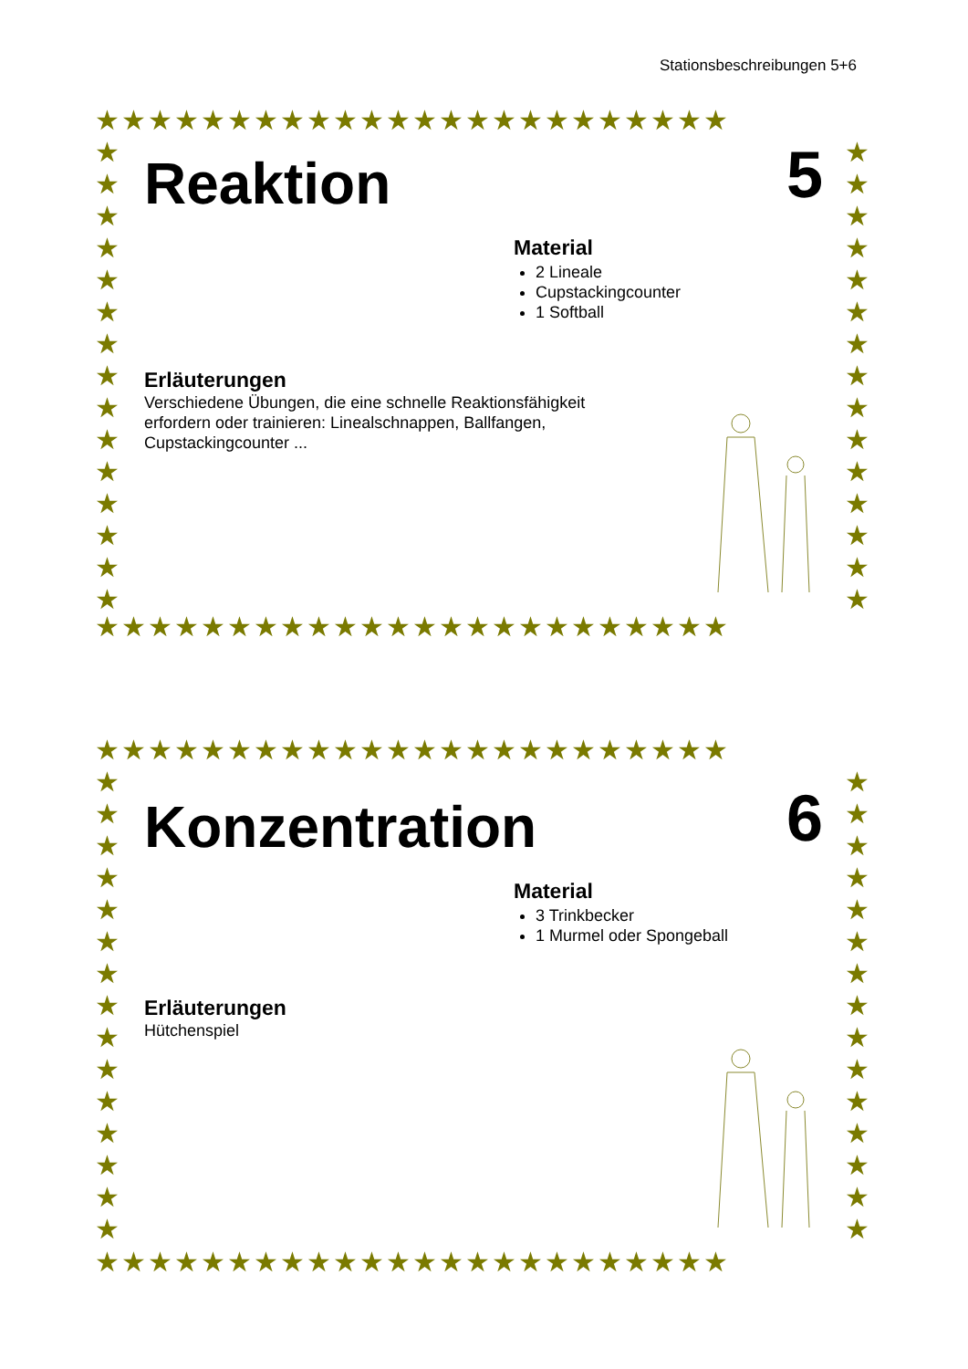Stationsbeschreibungen 5+6
★★★★★★★★★★★★★★★★★★★★★★★★
★★★★★★★★★★★★★★★★★★★★★★★★
★ ★ ★ ★ ★ ★ ★ ★ ★ ★ ★ ★ ★ ★ ★
★ ★ ★ ★ ★ ★ ★ ★ ★ ★ ★ ★ ★ ★ ★
Reaktion
5
Material
2 Lineale
Cupstackingcounter
1 Softball
Erläuterungen
Verschiedene Übungen, die eine schnelle Reaktionsfähigkeit erfordern oder trainieren: Linealschnappen, Ballfangen, Cupstackingcounter ...
★★★★★★★★★★★★★★★★★★★★★★★★
★★★★★★★★★★★★★★★★★★★★★★★★
★ ★ ★ ★ ★ ★ ★ ★ ★ ★ ★ ★ ★ ★ ★
★ ★ ★ ★ ★ ★ ★ ★ ★ ★ ★ ★ ★ ★ ★
Konzentration
6
Material
3 Trinkbecker
1 Murmel oder Spongeball
Erläuterungen
Hütchenspiel